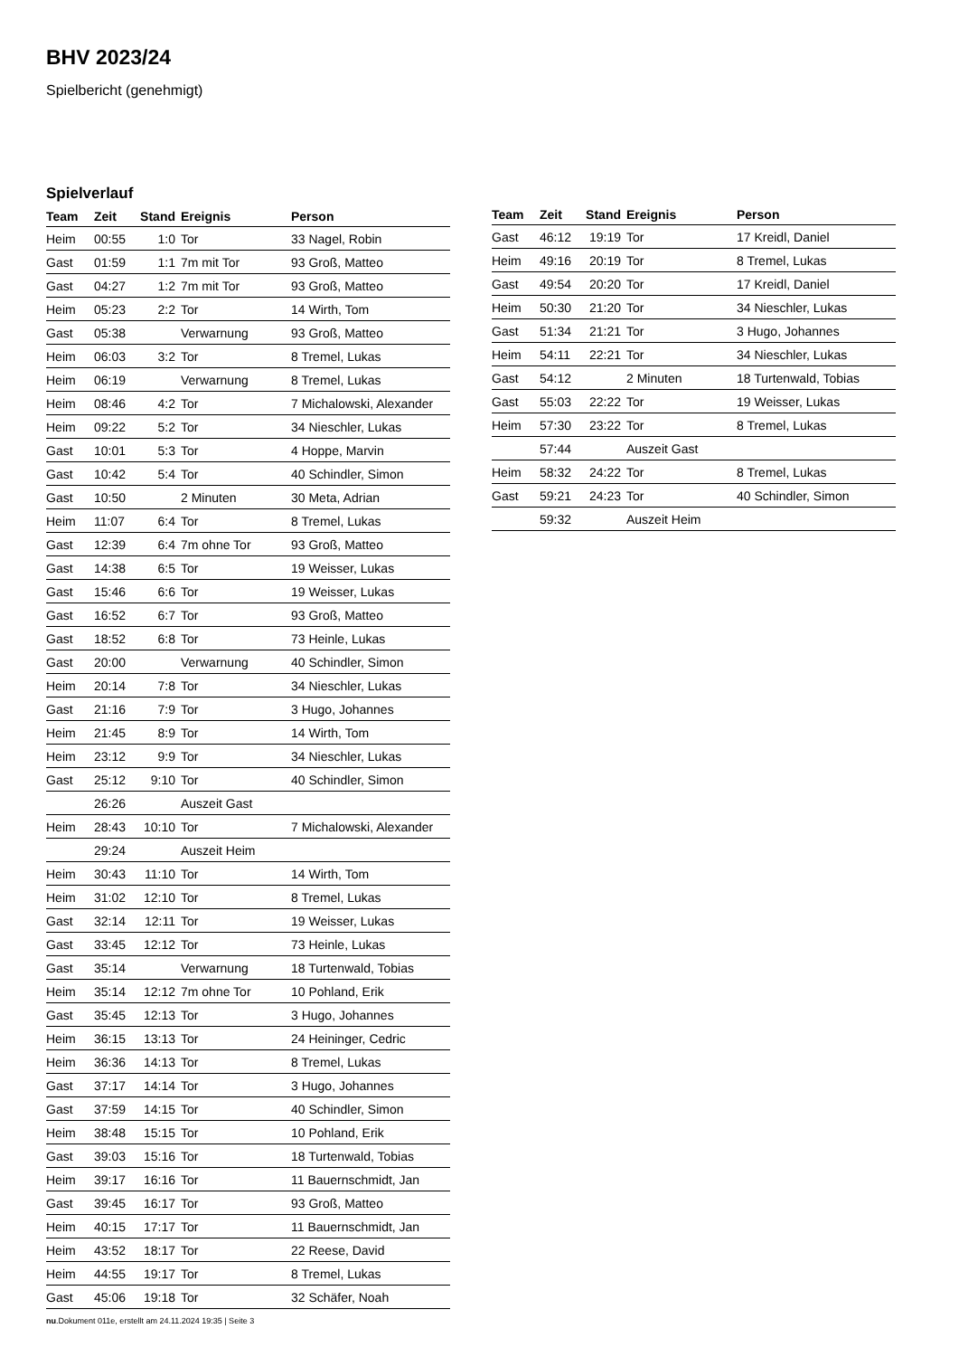BHV 2023/24
Spielbericht (genehmigt)
Spielverlauf
| Team | Zeit | Stand | Ereignis | Person |
| --- | --- | --- | --- | --- |
| Heim | 00:55 | 1:0 | Tor | 33 Nagel, Robin |
| Gast | 01:59 | 1:1 | 7m mit Tor | 93 Groß, Matteo |
| Gast | 04:27 | 1:2 | 7m mit Tor | 93 Groß, Matteo |
| Heim | 05:23 | 2:2 | Tor | 14 Wirth, Tom |
| Gast | 05:38 | | Verwarnung | 93 Groß, Matteo |
| Heim | 06:03 | 3:2 | Tor | 8 Tremel, Lukas |
| Heim | 06:19 | | Verwarnung | 8 Tremel, Lukas |
| Heim | 08:46 | 4:2 | Tor | 7 Michalowski, Alexander |
| Heim | 09:22 | 5:2 | Tor | 34 Nieschler, Lukas |
| Gast | 10:01 | 5:3 | Tor | 4 Hoppe, Marvin |
| Gast | 10:42 | 5:4 | Tor | 40 Schindler, Simon |
| Gast | 10:50 | | 2 Minuten | 30 Meta, Adrian |
| Heim | 11:07 | 6:4 | Tor | 8 Tremel, Lukas |
| Gast | 12:39 | 6:4 | 7m ohne Tor | 93 Groß, Matteo |
| Gast | 14:38 | 6:5 | Tor | 19 Weisser, Lukas |
| Gast | 15:46 | 6:6 | Tor | 19 Weisser, Lukas |
| Gast | 16:52 | 6:7 | Tor | 93 Groß, Matteo |
| Gast | 18:52 | 6:8 | Tor | 73 Heinle, Lukas |
| Gast | 20:00 | | Verwarnung | 40 Schindler, Simon |
| Heim | 20:14 | 7:8 | Tor | 34 Nieschler, Lukas |
| Gast | 21:16 | 7:9 | Tor | 3 Hugo, Johannes |
| Heim | 21:45 | 8:9 | Tor | 14 Wirth, Tom |
| Heim | 23:12 | 9:9 | Tor | 34 Nieschler, Lukas |
| Gast | 25:12 | 9:10 | Tor | 40 Schindler, Simon |
| | 26:26 | | Auszeit Gast | |
| Heim | 28:43 | 10:10 | Tor | 7 Michalowski, Alexander |
| | 29:24 | | Auszeit Heim | |
| Heim | 30:43 | 11:10 | Tor | 14 Wirth, Tom |
| Heim | 31:02 | 12:10 | Tor | 8 Tremel, Lukas |
| Gast | 32:14 | 12:11 | Tor | 19 Weisser, Lukas |
| Gast | 33:45 | 12:12 | Tor | 73 Heinle, Lukas |
| Gast | 35:14 | | Verwarnung | 18 Turtenwald, Tobias |
| Heim | 35:14 | 12:12 | 7m ohne Tor | 10 Pohland, Erik |
| Gast | 35:45 | 12:13 | Tor | 3 Hugo, Johannes |
| Heim | 36:15 | 13:13 | Tor | 24 Heininger, Cedric |
| Heim | 36:36 | 14:13 | Tor | 8 Tremel, Lukas |
| Gast | 37:17 | 14:14 | Tor | 3 Hugo, Johannes |
| Gast | 37:59 | 14:15 | Tor | 40 Schindler, Simon |
| Heim | 38:48 | 15:15 | Tor | 10 Pohland, Erik |
| Gast | 39:03 | 15:16 | Tor | 18 Turtenwald, Tobias |
| Heim | 39:17 | 16:16 | Tor | 11 Bauernschmidt, Jan |
| Gast | 39:45 | 16:17 | Tor | 93 Groß, Matteo |
| Heim | 40:15 | 17:17 | Tor | 11 Bauernschmidt, Jan |
| Heim | 43:52 | 18:17 | Tor | 22 Reese, David |
| Heim | 44:55 | 19:17 | Tor | 8 Tremel, Lukas |
| Gast | 45:06 | 19:18 | Tor | 32 Schäfer, Noah |
| Team | Zeit | Stand | Ereignis | Person |
| --- | --- | --- | --- | --- |
| Gast | 46:12 | 19:19 | Tor | 17 Kreidl, Daniel |
| Heim | 49:16 | 20:19 | Tor | 8 Tremel, Lukas |
| Gast | 49:54 | 20:20 | Tor | 17 Kreidl, Daniel |
| Heim | 50:30 | 21:20 | Tor | 34 Nieschler, Lukas |
| Gast | 51:34 | 21:21 | Tor | 3 Hugo, Johannes |
| Heim | 54:11 | 22:21 | Tor | 34 Nieschler, Lukas |
| Gast | 54:12 | | 2 Minuten | 18 Turtenwald, Tobias |
| Gast | 55:03 | 22:22 | Tor | 19 Weisser, Lukas |
| Heim | 57:30 | 23:22 | Tor | 8 Tremel, Lukas |
| | 57:44 | | Auszeit Gast | |
| Heim | 58:32 | 24:22 | Tor | 8 Tremel, Lukas |
| Gast | 59:21 | 24:23 | Tor | 40 Schindler, Simon |
| | 59:32 | | Auszeit Heim | |
nu.Dokument 011e, erstellt am 24.11.2024 19:35 | Seite 3